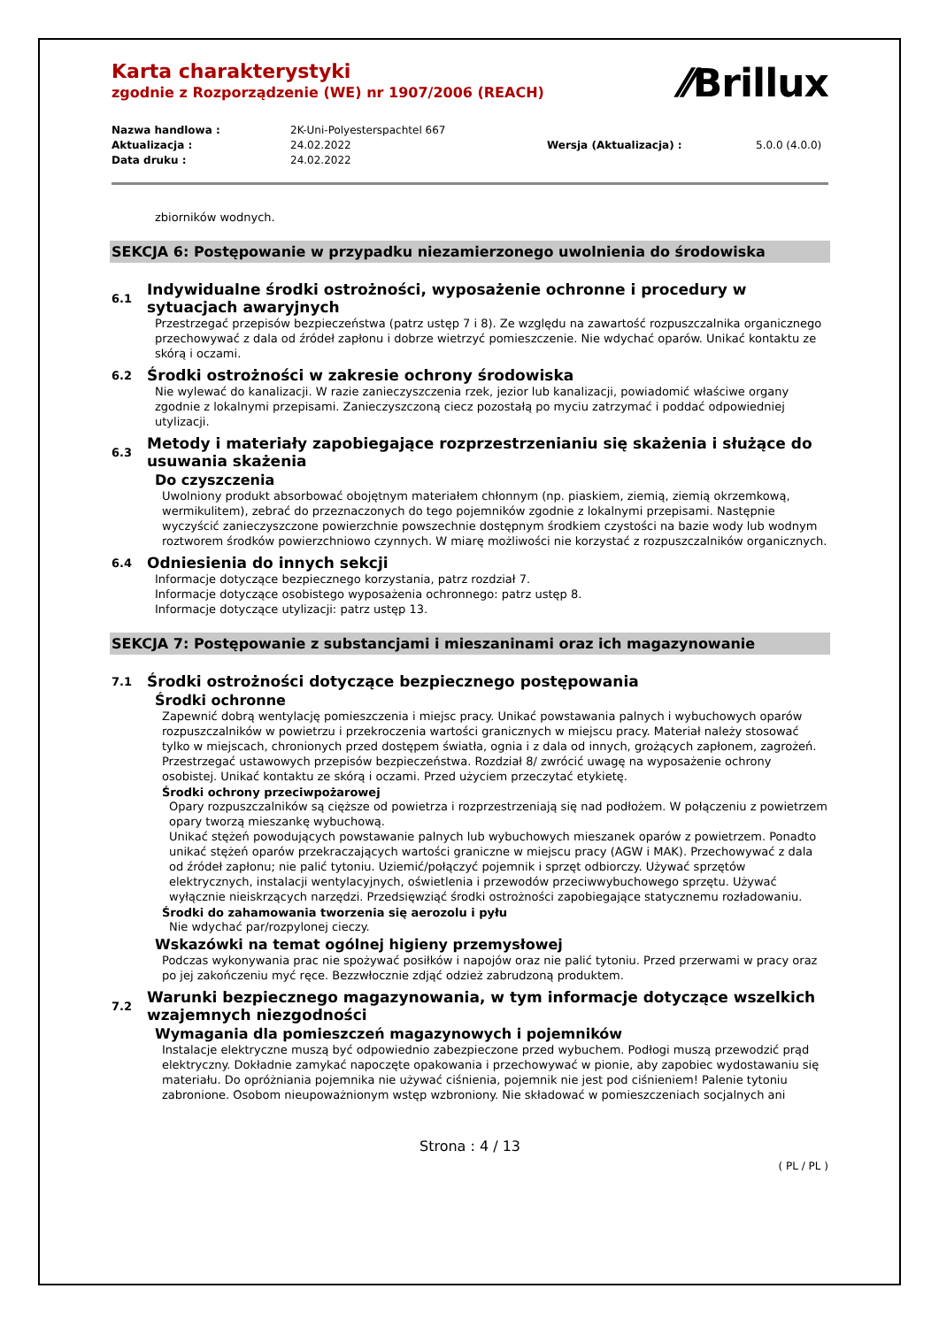⁄⁄Brillux
Karta charakterystyki
zgodnie z Rozporządzenie (WE) nr 1907/2006 (REACH)
Nazwa handlowa : 2K-Uni-Polyesterspachtel 667 Aktualizacja : 24.02.2022 Wersja (Aktualizacja) : 5.0.0 (4.0.0) Data druku : 24.02.2022
zbiorników wodnych.
SEKCJA 6: Postępowanie w przypadku niezamierzonego uwolnienia do środowiska
6.1 Indywidualne środki ostrożności, wyposażenie ochronne i procedury w sytuacjach awaryjnych
Przestrzegać przepisów bezpieczeństwa (patrz ustęp 7 i 8). Ze względu na zawartość rozpuszczalnika organicznego przechowywać z dala od źródeł zapłonu i dobrze wietrzyć pomieszczenie. Nie wdychać oparów. Unikać kontaktu ze skórą i oczami.
6.2 Środki ostrożności w zakresie ochrony środowiska
Nie wylewać do kanalizacji. W razie zanieczyszczenia rzek, jezior lub kanalizacji, powiadomić właściwe organy zgodnie z lokalnymi przepisami. Zanieczyszczoną ciecz pozostałą po myciu zatrzymać i poddać odpowiedniej utylizacji.
6.3 Metody i materiały zapobiegające rozprzestrzenianiu się skażenia i służące do usuwania skażenia
Do czyszczenia
Uwolniony produkt absorbować obojętnym materiałem chłonnym (np. piaskiem, ziemią, ziemią okrzemkową, wermikulitem), zebrać do przeznaczonych do tego pojemników zgodnie z lokalnymi przepisami. Następnie wyczyścić zanieczyszczone powierzchnie powszechnie dostępnym środkiem czystości na bazie wody lub wodnym roztworem środków powierzchniowo czynnych. W miarę możliwości nie korzystać z rozpuszczalników organicznych.
6.4 Odniesienia do innych sekcji
Informacje dotyczące bezpiecznego korzystania, patrz rozdział 7.
Informacje dotyczące osobistego wyposażenia ochronnego: patrz ustęp 8.
Informacje dotyczące utylizacji: patrz ustęp 13.
SEKCJA 7: Postępowanie z substancjami i mieszaninami oraz ich magazynowanie
7.1 Środki ostrożności dotyczące bezpiecznego postępowania
Środki ochronne
Zapewnić dobrą wentylację pomieszczenia i miejsc pracy. Unikać powstawania palnych i wybuchowych oparów rozpuszczalników w powietrzu i przekroczenia wartości granicznych w miejscu pracy. Materiał należy stosować tylko w miejscach, chronionych przed dostępem światła, ognia i z dala od innych, grożących zapłonem, zagrożeń. Przestrzegać ustawowych przepisów bezpieczeństwa. Rozdział 8/ zwrócić uwagę na wyposażenie ochrony osobistej. Unikać kontaktu ze skórą i oczami. Przed użyciem przeczytać etykietę.
Środki ochrony przeciwpożarowej
Opary rozpuszczalników są cięższe od powietrza i rozprzestrzeniają się nad podłożem. W połączeniu z powietrzem opary tworzą mieszankę wybuchową.
Unikać stężeń powodujących powstawanie palnych lub wybuchowych mieszanek oparów z powietrzem. Ponadto unikać stężeń oparów przekraczających wartości graniczne w miejscu pracy (AGW i MAK). Przechowywać z dala od źródeł zapłonu; nie palić tytoniu. Uziemić/połączyć pojemnik i sprzęt odbiorczy. Używać sprzętów elektrycznych, instalacji wentylacyjnych, oświetlenia i przewodów przeciwwybuchowego sprzętu. Używać wyłącznie nieiskrzących narzędzi. Przedsięwziąć środki ostrożności zapobiegające statycznemu rozładowaniu.
Środki do zahamowania tworzenia się aerozolu i pyłu
Nie wdychać par/rozpylonej cieczy.
Wskazówki na temat ogólnej higieny przemysłowej
Podczas wykonywania prac nie spożywać posiłków i napojów oraz nie palić tytoniu. Przed przerwami w pracy oraz po jej zakończeniu myć ręce. Bezzwłocznie zdjąć odzież zabrudzoną produktem.
7.2 Warunki bezpiecznego magazynowania, w tym informacje dotyczące wszelkich wzajemnych niezgodności
Wymagania dla pomieszczeń magazynowych i pojemników
Instalacje elektryczne muszą być odpowiednio zabezpieczone przed wybuchem. Podłogi muszą przewodzić prąd elektryczny. Dokładnie zamykać napoczęte opakowania i przechowywać w pionie, aby zapobiec wydostawaniu się materiału. Do opróżniania pojemnika nie używać ciśnienia, pojemnik nie jest pod ciśnieniem! Palenie tytoniu zabronione. Osobom nieupoważnionym wstęp wzbroniony. Nie składować w pomieszczeniach socjalnych ani
Strona : 4 / 13
( PL / PL )